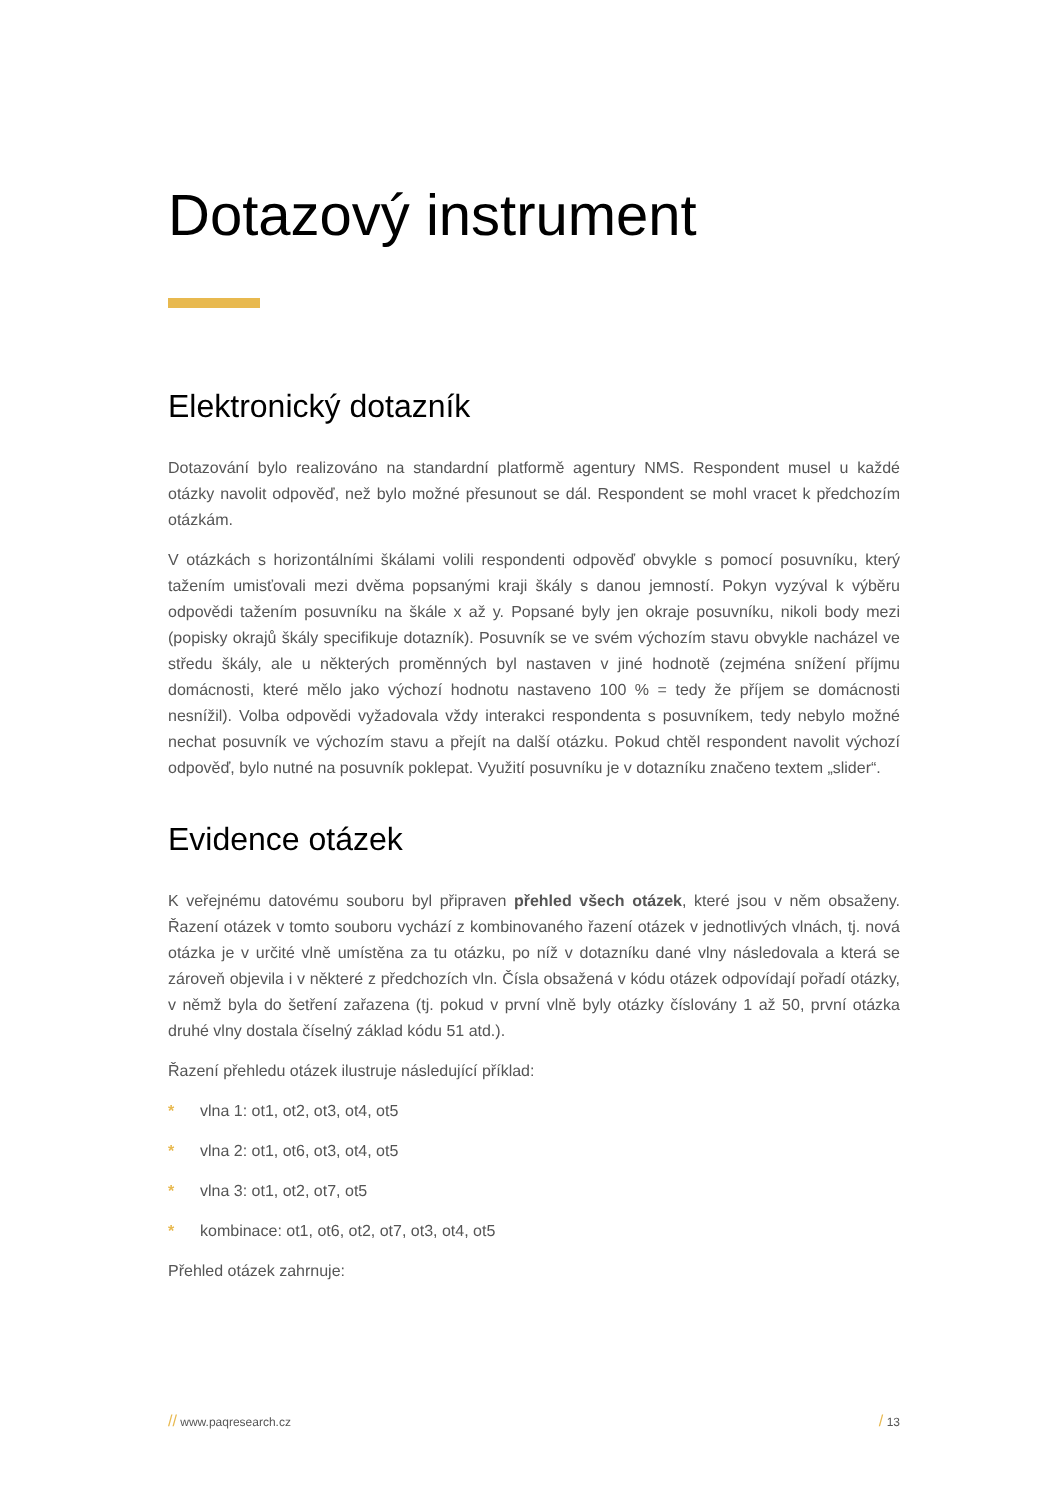Dotazový instrument
Elektronický dotazník
Dotazování bylo realizováno na standardní platformě agentury NMS. Respondent musel u každé otázky navolit odpověď, než bylo možné přesunout se dál. Respondent se mohl vracet k předchozím otázkám.
V otázkách s horizontálními škálami volili respondenti odpověď obvykle s pomocí posuvníku, který tažením umisťovali mezi dvěma popsanými kraji škály s danou jemností. Pokyn vyzýval k výběru odpovědi tažením posuvníku na škále x až y. Popsané byly jen okraje posuvníku, nikoli body mezi (popisky okrajů škály specifikuje dotazník). Posuvník se ve svém výchozím stavu obvykle nacházel ve středu škály, ale u některých proměnných byl nastaven v jiné hodnotě (zejména snížení příjmu domácnosti, které mělo jako výchozí hodnotu nastaveno 100 % = tedy že příjem se domácnosti nesnížil). Volba odpovědi vyžadovala vždy interakci respondenta s posuvníkem, tedy nebylo možné nechat posuvník ve výchozím stavu a přejít na další otázku. Pokud chtěl respondent navolit výchozí odpověď, bylo nutné na posuvník poklepat. Využití posuvníku je v dotazníku značeno textem „slider“.
Evidence otázek
K veřejnému datovému souboru byl připraven přehled všech otázek, které jsou v něm obsaženy. Řazení otázek v tomto souboru vychází z kombinovaného řazení otázek v jednotlivých vlnách, tj. nová otázka je v určité vlně umístěna za tu otázku, po níž v dotazníku dané vlny následovala a která se zároveň objevila i v některé z předchozích vln. Čísla obsažená v kódu otázek odpovídají pořadí otázky, v němž byla do šetření zařazena (tj. pokud v první vlně byly otázky číslovány 1 až 50, první otázka druhé vlny dostala číselný základ kódu 51 atd.).
Řazení přehledu otázek ilustruje následující příklad:
* vlna 1: ot1, ot2, ot3, ot4, ot5
* vlna 2: ot1, ot6, ot3, ot4, ot5
* vlna 3: ot1, ot2, ot7, ot5
* kombinace: ot1, ot6, ot2, ot7, ot3, ot4, ot5
Přehled otázek zahrnuje:
// www.paqresearch.cz
/ 13